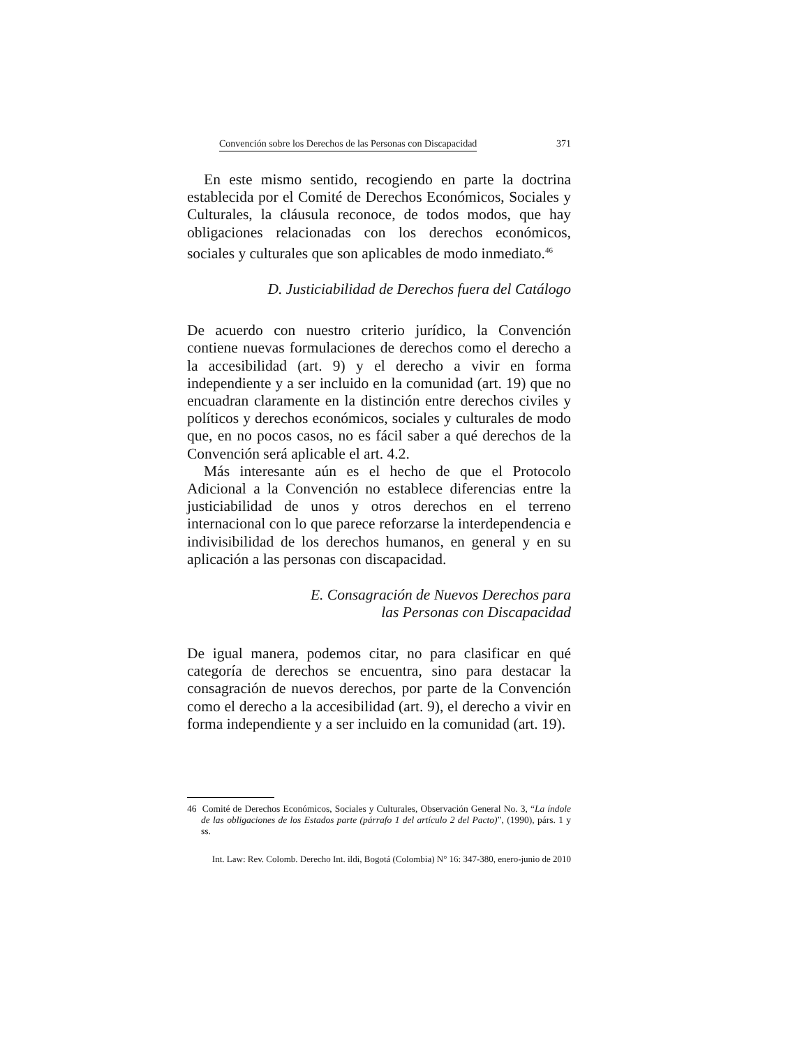Convención sobre los Derechos de las Personas con Discapacidad 371
En este mismo sentido, recogiendo en parte la doctrina establecida por el Comité de Derechos Económicos, Sociales y Culturales, la cláusula reconoce, de todos modos, que hay obligaciones relacionadas con los derechos económicos, sociales y culturales que son aplicables de modo inmediato.<sup>46</sup>
D. Justiciabilidad de Derechos fuera del Catálogo
De acuerdo con nuestro criterio jurídico, la Convención contiene nuevas formulaciones de derechos como el derecho a la accesibilidad (art. 9) y el derecho a vivir en forma independiente y a ser incluido en la comunidad (art. 19) que no encuadran claramente en la distinción entre derechos civiles y políticos y derechos económicos, sociales y culturales de modo que, en no pocos casos, no es fácil saber a qué derechos de la Convención será aplicable el art. 4.2.
Más interesante aún es el hecho de que el Protocolo Adicional a la Convención no establece diferencias entre la justiciabilidad de unos y otros derechos en el terreno internacional con lo que parece reforzarse la interdependencia e indivisibilidad de los derechos humanos, en general y en su aplicación a las personas con discapacidad.
E. Consagración de Nuevos Derechos para
las Personas con Discapacidad
De igual manera, podemos citar, no para clasificar en qué categoría de derechos se encuentra, sino para destacar la consagración de nuevos derechos, por parte de la Convención como el derecho a la accesibilidad (art. 9), el derecho a vivir en forma independiente y a ser incluido en la comunidad (art. 19).
46 Comité de Derechos Económicos, Sociales y Culturales, Observación General No. 3, “La índole de las obligaciones de los Estados parte (párrafo 1 del artículo 2 del Pacto)”, (1990), párs. 1 y ss.
Int. Law: Rev. Colomb. Derecho Int. ildi, Bogotá (Colombia) N° 16: 347-380, enero-junio de 2010